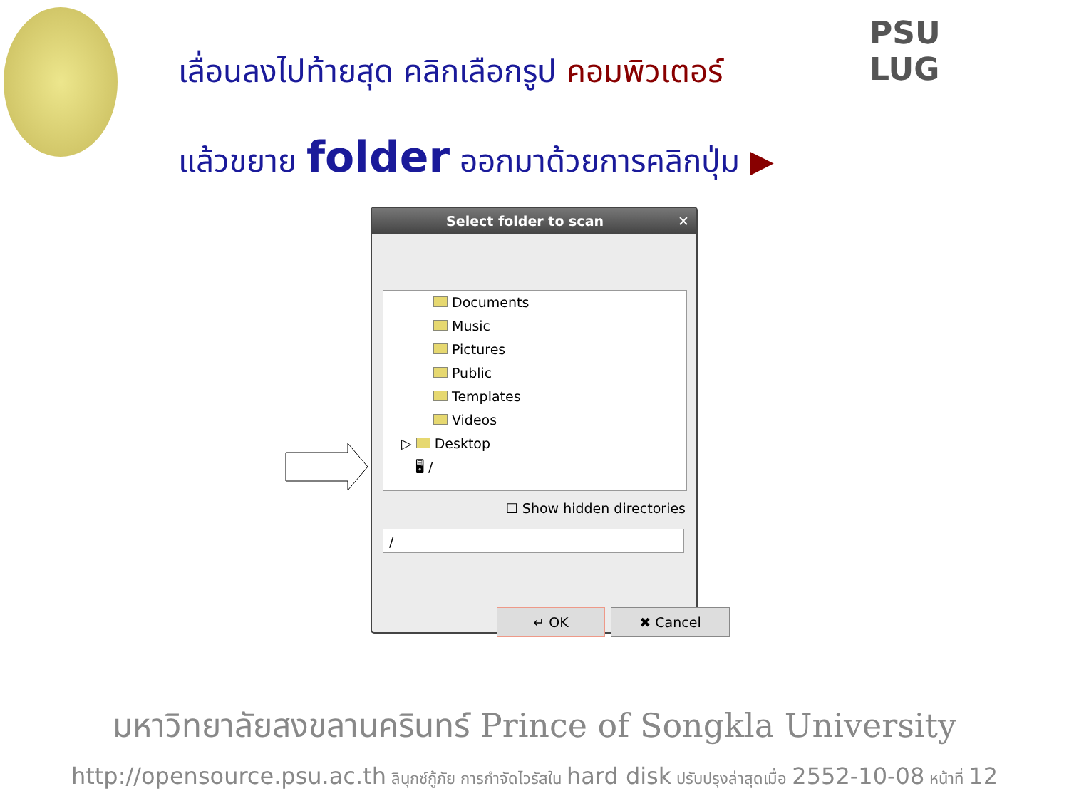PSU
LUG
เลื่อนลงไปท้ายสุด คลิกเลือกรูป คอมพิวเตอร์
แล้วขยาย folder ออกมาด้วยการคลิกปุ่ม ▶
Select folder to scan ✕
Documents
Music
Pictures
Public
Templates
Videos
▷ Desktop
🖥 /
☐ Show hidden directories
/
↵ OK ✖ Cancel
มหาวิทยาลัยสงขลานครินทร์ Prince of Songkla University
http://opensource.psu.ac.th ลินุกซ์กู้ภัย การกำจัดไวรัสใน hard disk ปรับปรุงล่าสุดเมื่อ 2552-10-08 หน้าที่ 12